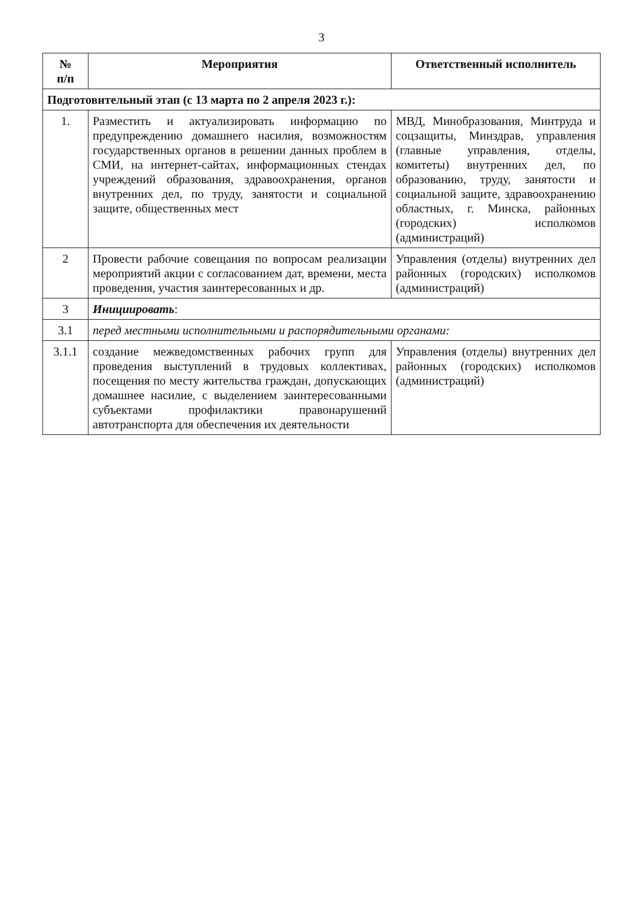3
| № п/п | Мероприятия | Ответственный исполнитель |
| --- | --- | --- |
| Подготовительный этап (с 13 марта по 2 апреля 2023 г.): | | |
| 1. | Разместить и актуализировать информацию по предупреждению домашнего насилия, возможностям государственных органов в решении данных проблем в СМИ, на интернет-сайтах, информационных стендах учреждений образования, здравоохранения, органов внутренних дел, по труду, занятости и социальной защите, общественных мест | МВД, Минобразования, Минтруда и соцзащиты, Минздрав, управления (главные управления, отделы, комитеты) внутренних дел, по образованию, труду, занятости и социальной защите, здравоохранению областных, г. Минска, районных (городских) исполкомов (администраций) |
| 2 | Провести рабочие совещания по вопросам реализации мероприятий акции с согласованием дат, времени, места проведения, участия заинтересованных и др. | Управления (отделы) внутренних дел районных (городских) исполкомов (администраций) |
| 3 | Инициировать : | |
| 3.1 | перед местными исполнительными и распорядительными органами: | |
| 3.1.1 | создание межведомственных рабочих групп для проведения выступлений в трудовых коллективах, посещения по месту жительства граждан, допускающих домашнее насилие, с выделением заинтересованными субъектами профилактики правонарушений автотранспорта для обеспечения их деятельности | Управления (отделы) внутренних дел районных (городских) исполкомов (администраций) |